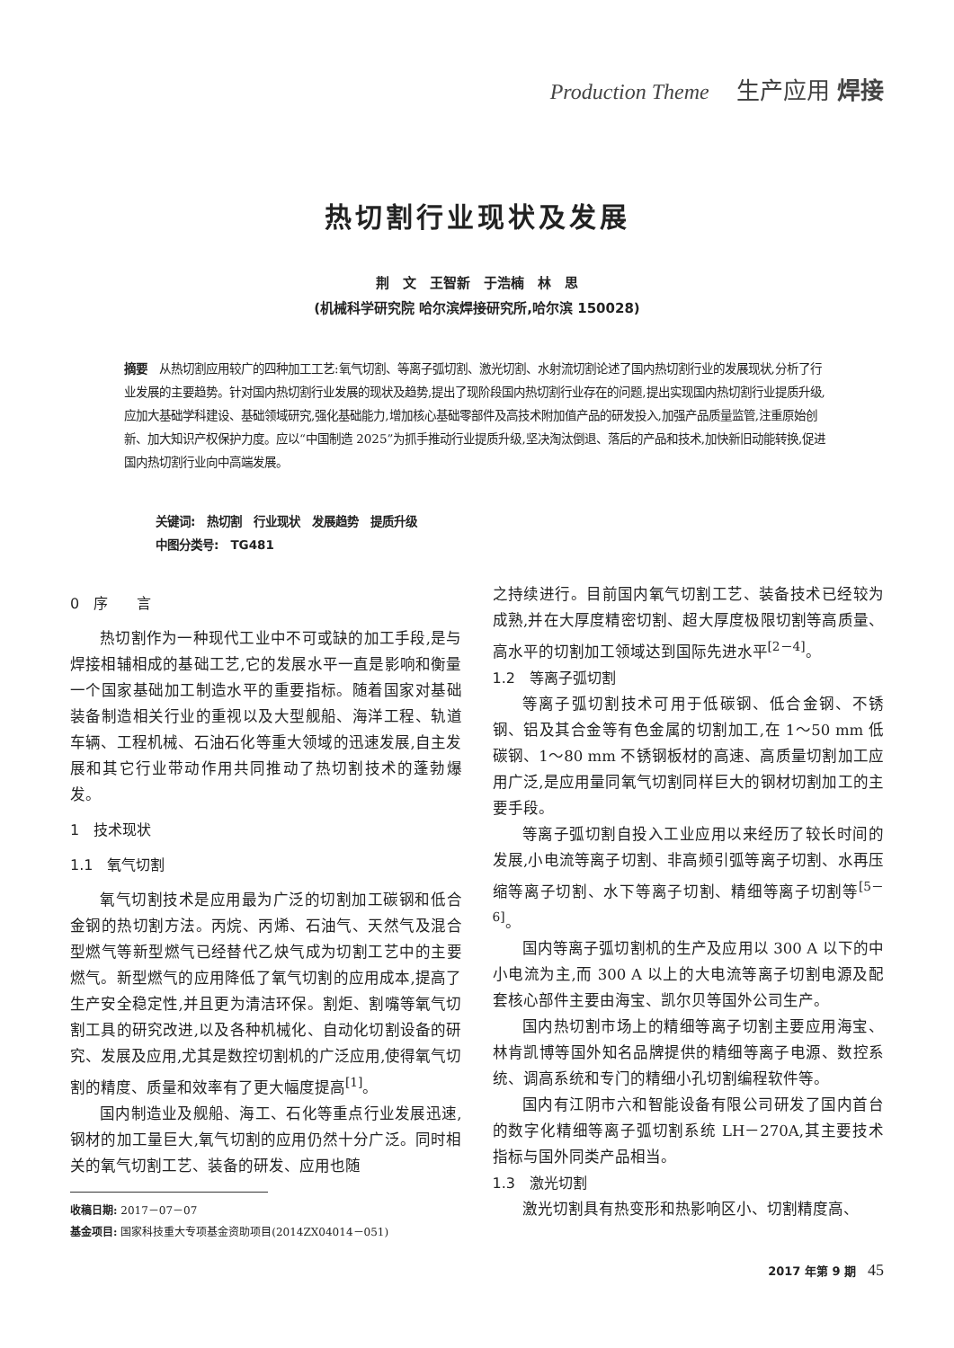Production Theme 生产应用 焊接
热切割行业现状及发展
荆　文　王智新　于浩楠　林　思
(机械科学研究院 哈尔滨焊接研究所,哈尔滨 150028)
摘要　从热切割应用较广的四种加工工艺:氧气切割、等离子弧切割、激光切割、水射流切割论述了国内热切割行业的发展现状,分析了行业发展的主要趋势。针对国内热切割行业发展的现状及趋势,提出了现阶段国内热切割行业存在的问题,提出实现国内热切割行业提质升级,应加大基础学科建设、基础领域研究,强化基础能力,增加核心基础零部件及高技术附加值产品的研发投入,加强产品质量监管,注重原始创新、加大知识产权保护力度。应以“中国制造 2025”为抓手推动行业提质升级,坚决淘汰倒退、落后的产品和技术,加快新旧动能转换,促进国内热切割行业向中高端发展。
关键词:　热切割　行业现状　发展趋势　提质升级
中图分类号:　TG481
0　序　　言
热切割作为一种现代工业中不可或缺的加工手段,是与焊接相辅相成的基础工艺,它的发展水平一直是影响和衡量一个国家基础加工制造水平的重要指标。随着国家对基础装备制造相关行业的重视以及大型舰船、海洋工程、轨道车辆、工程机械、石油石化等重大领域的迅速发展,自主发展和其它行业带动作用共同推动了热切割技术的蓬勃爆发。
1　技术现状
1.1　氧气切割
氧气切割技术是应用最为广泛的切割加工碳钢和低合金钢的热切割方法。丙烷、丙烯、石油气、天然气及混合型燃气等新型燃气已经替代乙炔气成为切割工艺中的主要燃气。新型燃气的应用降低了氧气切割的应用成本,提高了生产安全稳定性,并且更为清洁环保。割炬、割嘴等氧气切割工具的研究改进,以及各种机械化、自动化切割设备的研究、发展及应用,尤其是数控切割机的广泛应用,使得氧气切割的精度、质量和效率有了更大幅度提高<sup>[1]</sup>。
国内制造业及舰船、海工、石化等重点行业发展迅速,钢材的加工量巨大,氧气切割的应用仍然十分广泛。同时相关的氧气切割工艺、装备的研发、应用也随
收稿日期: 2017－07－07
基金项目: 国家科技重大专项基金资助项目(2014ZX04014－051)
之持续进行。目前国内氧气切割工艺、装备技术已经较为成熟,并在大厚度精密切割、超大厚度极限切割等高质量、高水平的切割加工领域达到国际先进水平<sup>[2－4]</sup>。
1.2　等离子弧切割
等离子弧切割技术可用于低碳钢、低合金钢、不锈钢、铝及其合金等有色金属的切割加工,在 1～50 mm 低碳钢、1～80 mm 不锈钢板材的高速、高质量切割加工应用广泛,是应用量同氧气切割同样巨大的钢材切割加工的主要手段。
等离子弧切割自投入工业应用以来经历了较长时间的发展,小电流等离子切割、非高频引弧等离子切割、水再压缩等离子切割、水下等离子切割、精细等离子切割等<sup>[5－6]</sup>。
国内等离子弧切割机的生产及应用以 300 A 以下的中小电流为主,而 300 A 以上的大电流等离子切割电源及配套核心部件主要由海宝、凯尔贝等国外公司生产。
国内热切割市场上的精细等离子切割主要应用海宝、林肯凯博等国外知名品牌提供的精细等离子电源、数控系统、调高系统和专门的精细小孔切割编程软件等。
国内有江阴市六和智能设备有限公司研发了国内首台的数字化精细等离子弧切割系统 LH－270A,其主要技术指标与国外同类产品相当。
1.3　激光切割
激光切割具有热变形和热影响区小、切割精度高、
2017 年第 9 期　45